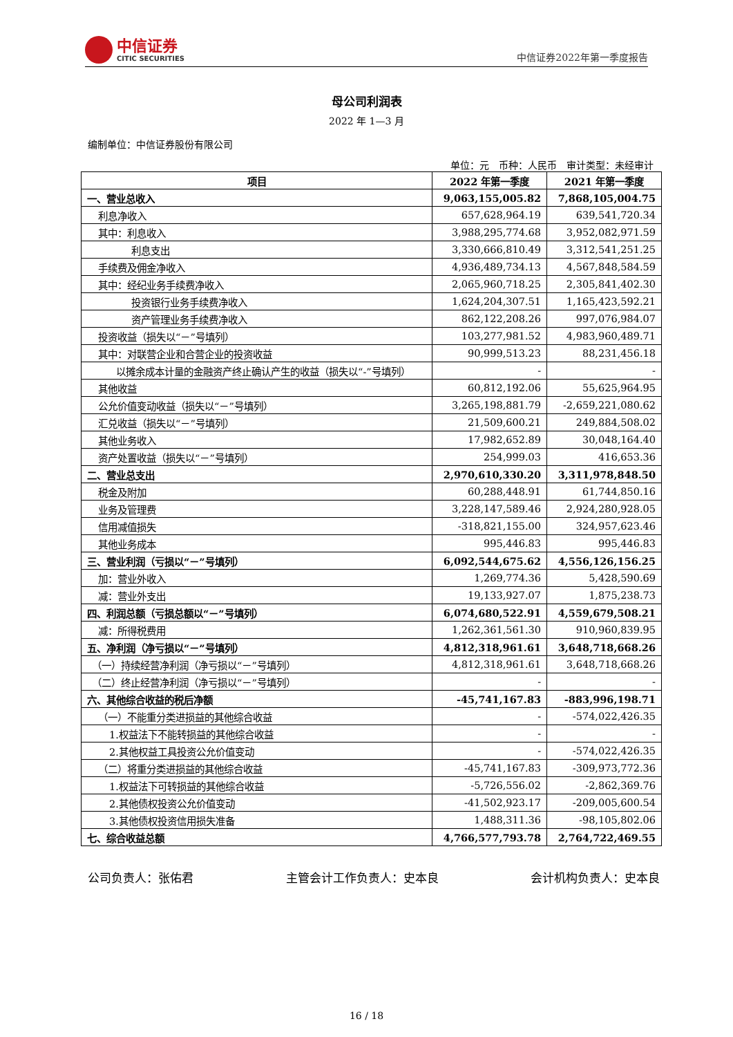中信证券
CITIC SECURITIES
中信证券2022年第一季度报告
母公司利润表
2022 年 1—3 月
编制单位：中信证券股份有限公司
单位：元　币种：人民币　审计类型：未经审计
| 项目 | 2022 年第一季度 | 2021 年第一季度 |
| --- | --- | --- |
| 一、营业总收入 | 9,063,155,005.82 | 7,868,105,004.75 |
| 利息净收入 | 657,628,964.19 | 639,541,720.34 |
| 其中：利息收入 | 3,988,295,774.68 | 3,952,082,971.59 |
| 利息支出 | 3,330,666,810.49 | 3,312,541,251.25 |
| 手续费及佣金净收入 | 4,936,489,734.13 | 4,567,848,584.59 |
| 其中：经纪业务手续费净收入 | 2,065,960,718.25 | 2,305,841,402.30 |
| 投资银行业务手续费净收入 | 1,624,204,307.51 | 1,165,423,592.21 |
| 资产管理业务手续费净收入 | 862,122,208.26 | 997,076,984.07 |
| 投资收益（损失以“－”号填列） | 103,277,981.52 | 4,983,960,489.71 |
| 其中：对联营企业和合营企业的投资收益 | 90,999,513.23 | 88,231,456.18 |
| 以摊余成本计量的金融资产终止确认产生的收益（损失以“-”号填列） | - | - |
| 其他收益 | 60,812,192.06 | 55,625,964.95 |
| 公允价值变动收益（损失以“－”号填列） | 3,265,198,881.79 | -2,659,221,080.62 |
| 汇兑收益（损失以“－”号填列） | 21,509,600.21 | 249,884,508.02 |
| 其他业务收入 | 17,982,652.89 | 30,048,164.40 |
| 资产处置收益（损失以“－”号填列） | 254,999.03 | 416,653.36 |
| 二、营业总支出 | 2,970,610,330.20 | 3,311,978,848.50 |
| 税金及附加 | 60,288,448.91 | 61,744,850.16 |
| 业务及管理费 | 3,228,147,589.46 | 2,924,280,928.05 |
| 信用减值损失 | -318,821,155.00 | 324,957,623.46 |
| 其他业务成本 | 995,446.83 | 995,446.83 |
| 三、营业利润（亏损以“－”号填列） | 6,092,544,675.62 | 4,556,126,156.25 |
| 加：营业外收入 | 1,269,774.36 | 5,428,590.69 |
| 减：营业外支出 | 19,133,927.07 | 1,875,238.73 |
| 四、利润总额（亏损总额以“－”号填列） | 6,074,680,522.91 | 4,559,679,508.21 |
| 减：所得税费用 | 1,262,361,561.30 | 910,960,839.95 |
| 五、净利润（净亏损以“－”号填列） | 4,812,318,961.61 | 3,648,718,668.26 |
| （一）持续经营净利润（净亏损以“－”号填列） | 4,812,318,961.61 | 3,648,718,668.26 |
| （二）终止经营净利润（净亏损以“－”号填列） | - | - |
| 六、其他综合收益的税后净额 | -45,741,167.83 | -883,996,198.71 |
| （一）不能重分类进损益的其他综合收益 | - | -574,022,426.35 |
| 1.权益法下不能转损益的其他综合收益 | - | - |
| 2.其他权益工具投资公允价值变动 | - | -574,022,426.35 |
| （二）将重分类进损益的其他综合收益 | -45,741,167.83 | -309,973,772.36 |
| 1.权益法下可转损益的其他综合收益 | -5,726,556.02 | -2,862,369.76 |
| 2.其他债权投资公允价值变动 | -41,502,923.17 | -209,005,600.54 |
| 3.其他债权投资信用损失准备 | 1,488,311.36 | -98,105,802.06 |
| 七、综合收益总额 | 4,766,577,793.78 | 2,764,722,469.55 |
公司负责人：张佑君 主管会计工作负责人：史本良 会计机构负责人：史本良
16 / 18